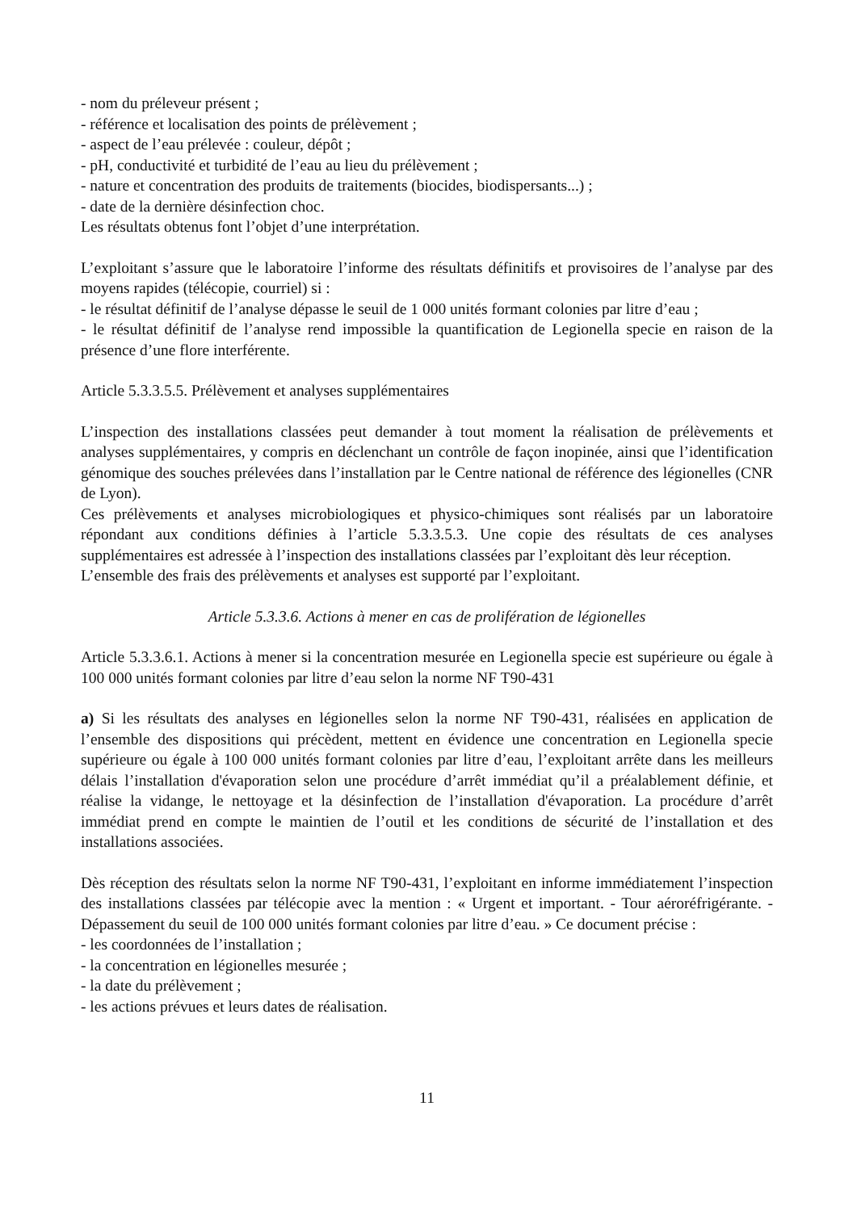- nom du préleveur présent ;
- référence et localisation des points de prélèvement ;
- aspect de l’eau prélevée : couleur, dépôt ;
- pH, conductivité et turbidité de l’eau au lieu du prélèvement ;
- nature et concentration des produits de traitements (biocides, biodispersants...) ;
- date de la dernière désinfection choc.
Les résultats obtenus font l’objet d’une interprétation.
L’exploitant s’assure que le laboratoire l’informe des résultats définitifs et provisoires de l’analyse par des moyens rapides (télécopie, courriel) si :
- le résultat définitif de l’analyse dépasse le seuil de 1 000 unités formant colonies par litre d’eau ;
- le résultat définitif de l’analyse rend impossible la quantification de Legionella specie en raison de la présence d’une flore interférente.
Article 5.3.3.5.5. Prélèvement et analyses supplémentaires
L’inspection des installations classées peut demander à tout moment la réalisation de prélèvements et analyses supplémentaires, y compris en déclenchant un contrôle de façon inopinée, ainsi que l’identification génomique des souches prélevées dans l’installation par le Centre national de référence des légionelles (CNR de Lyon).
Ces prélèvements et analyses microbiologiques et physico-chimiques sont réalisés par un laboratoire répondant aux conditions définies à l’article 5.3.3.5.3. Une copie des résultats de ces analyses supplémentaires est adressée à l’inspection des installations classées par l’exploitant dès leur réception.
L’ensemble des frais des prélèvements et analyses est supporté par l’exploitant.
Article 5.3.3.6. Actions à mener en cas de prolifération de légionelles
Article 5.3.3.6.1. Actions à mener si la concentration mesurée en Legionella specie est supérieure ou égale à 100 000 unités formant colonies par litre d’eau selon la norme NF T90-431
a) Si les résultats des analyses en légionelles selon la norme NF T90-431, réalisées en application de l’ensemble des dispositions qui précèdent, mettent en évidence une concentration en Legionella specie supérieure ou égale à 100 000 unités formant colonies par litre d’eau, l’exploitant arrête dans les meilleurs délais l’installation d'évaporation selon une procédure d’arrêt immédiat qu’il a préalablement définie, et réalise la vidange, le nettoyage et la désinfection de l’installation d'évaporation. La procédure d’arrêt immédiat prend en compte le maintien de l’outil et les conditions de sécurité de l’installation et des installations associées.
Dès réception des résultats selon la norme NF T90-431, l’exploitant en informe immédiatement l’inspection des installations classées par télécopie avec la mention : « Urgent et important. - Tour aéroréfrigérante. - Dépassement du seuil de 100 000 unités formant colonies par litre d’eau. » Ce document précise :
- les coordonnées de l’installation ;
- la concentration en légionelles mesurée ;
- la date du prélèvement ;
- les actions prévues et leurs dates de réalisation.
11